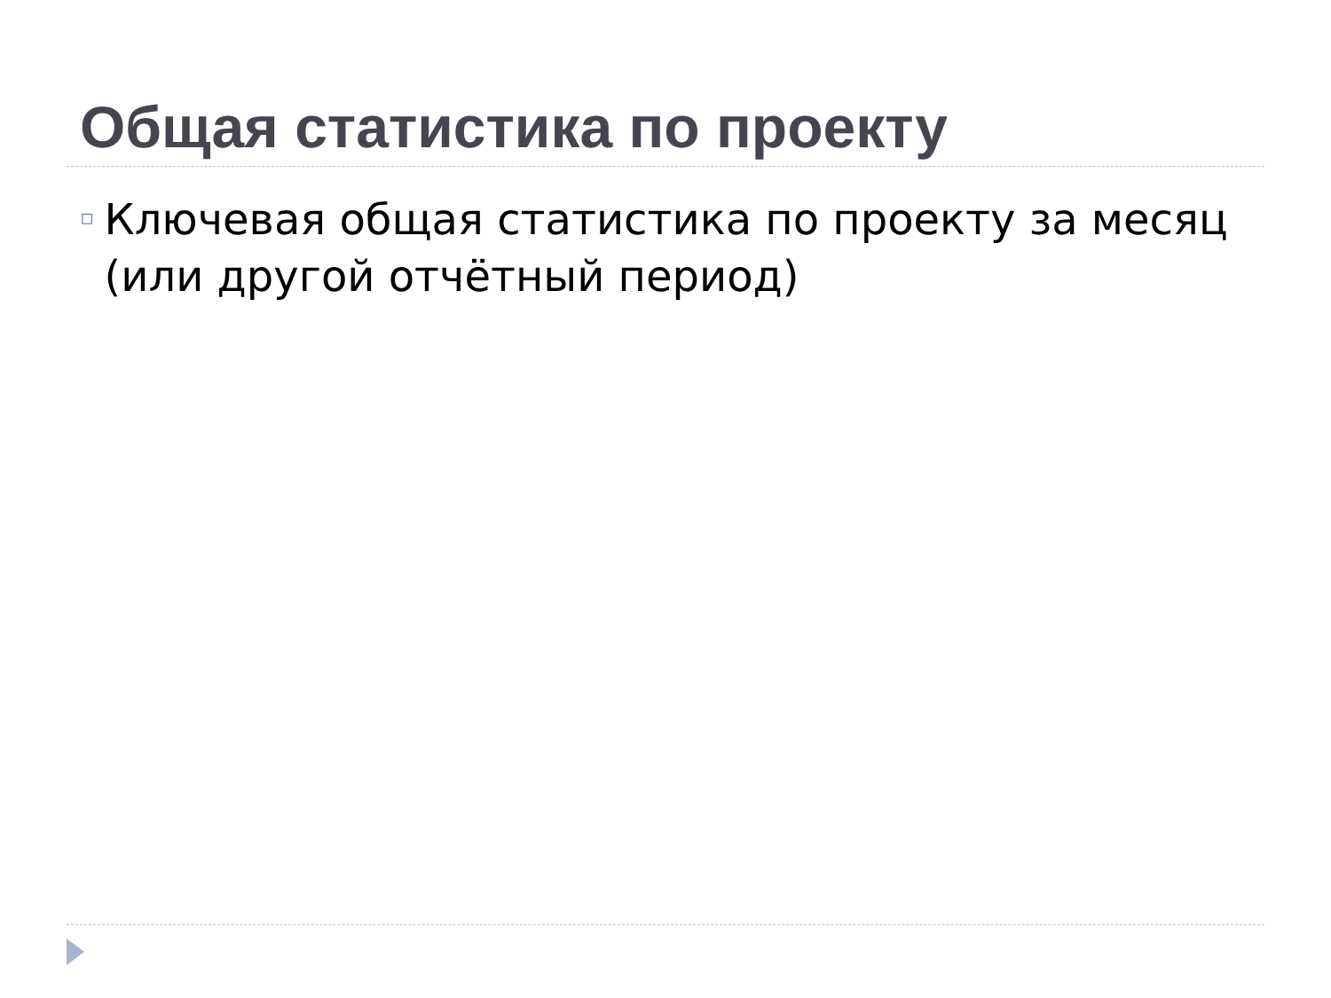Общая статистика по проекту
▫
Ключевая общая статистика по проекту за месяц (или другой отчётный период)